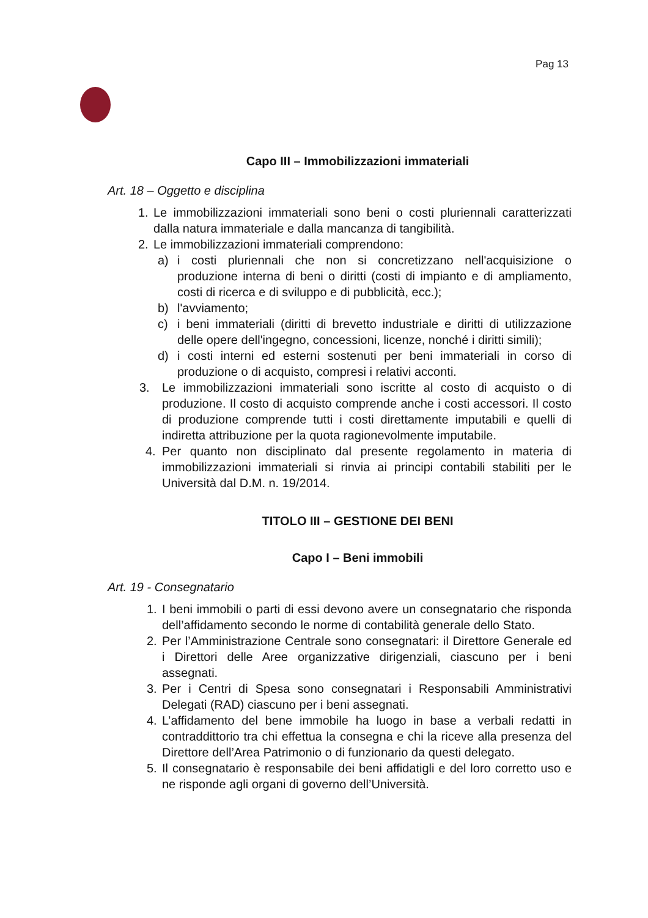Pag 13
Capo III – Immobilizzazioni immateriali
Art. 18 – Oggetto e disciplina
1. Le immobilizzazioni immateriali sono beni o costi pluriennali caratterizzati dalla natura immateriale e dalla mancanza di tangibilità.
2. Le immobilizzazioni immateriali comprendono:
a) i costi pluriennali che non si concretizzano nell'acquisizione o produzione interna di beni o diritti (costi di impianto e di ampliamento, costi di ricerca e di sviluppo e di pubblicità, ecc.);
b) l'avviamento;
c) i beni immateriali (diritti di brevetto industriale e diritti di utilizzazione delle opere dell'ingegno, concessioni, licenze, nonché i diritti simili);
d) i costi interni ed esterni sostenuti per beni immateriali in corso di produzione o di acquisto, compresi i relativi acconti.
3. Le immobilizzazioni immateriali sono iscritte al costo di acquisto o di produzione. Il costo di acquisto comprende anche i costi accessori. Il costo di produzione comprende tutti i costi direttamente imputabili e quelli di indiretta attribuzione per la quota ragionevolmente imputabile.
4. Per quanto non disciplinato dal presente regolamento in materia di immobilizzazioni immateriali si rinvia ai principi contabili stabiliti per le Università dal D.M. n. 19/2014.
TITOLO III – GESTIONE DEI BENI
Capo I – Beni immobili
Art. 19 - Consegnatario
1. I beni immobili o parti di essi devono avere un consegnatario che risponda dell’affidamento secondo le norme di contabilità generale dello Stato.
2. Per l’Amministrazione Centrale sono consegnatari: il Direttore Generale ed i Direttori delle Aree organizzative dirigenziali, ciascuno per i beni assegnati.
3. Per i Centri di Spesa sono consegnatari i Responsabili Amministrativi Delegati (RAD) ciascuno per i beni assegnati.
4. L’affidamento del bene immobile ha luogo in base a verbali redatti in contraddittorio tra chi effettua la consegna e chi la riceve alla presenza del Direttore dell’Area Patrimonio o di funzionario da questi delegato.
5. Il consegnatario è responsabile dei beni affidatigli e del loro corretto uso e ne risponde agli organi di governo dell’Università.